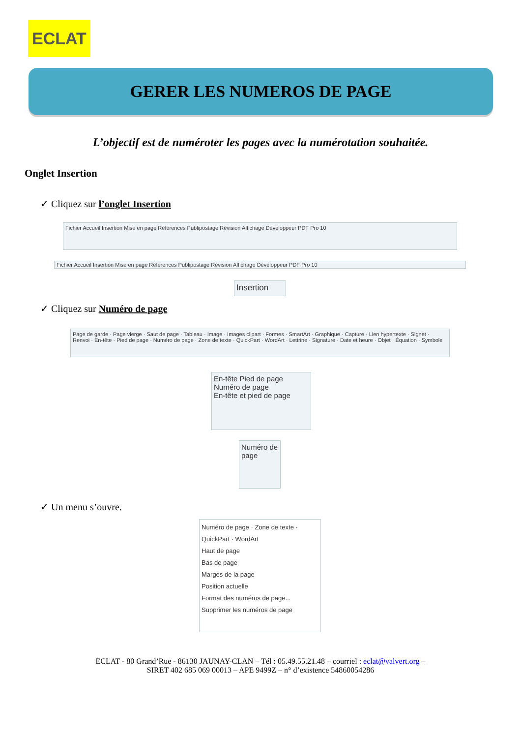ECLAT
GERER LES NUMEROS DE PAGE
L’objectif est de numéroter les pages avec la numérotation souhaitée.
Onglet Insertion
✓ Cliquez sur l’onglet Insertion
Fichier Accueil Insertion Mise en page Références Publipostage Révision Affichage Développeur PDF Pro 10
Fichier Accueil Insertion Mise en page Références Publipostage Révision Affichage Développeur PDF Pro 10
Insertion
✓ Cliquez sur Numéro de page
Page de garde · Page vierge · Saut de page · Tableau · Image · Images clipart · Formes · SmartArt · Graphique · Capture · Lien hypertexte · Signet · Renvoi · En-tête · Pied de page · Numéro de page · Zone de texte · QuickPart · WordArt · Lettrine · Signature · Date et heure · Objet · Équation · Symbole
En-tête Pied de page Numéro de page
En-tête et pied de page
Numéro de page
✓ Un menu s’ouvre.
Numéro de page · Zone de texte · QuickPart · WordArt
Haut de page
Bas de page
Marges de la page
Position actuelle
Format des numéros de page...
Supprimer les numéros de page
ECLAT - 80 Grand’Rue - 86130 JAUNAY-CLAN – Tél : 05.49.55.21.48 – courriel : eclat@valvert.org –
SIRET 402 685 069 00013 – APE 9499Z – n° d’existence 54860054286